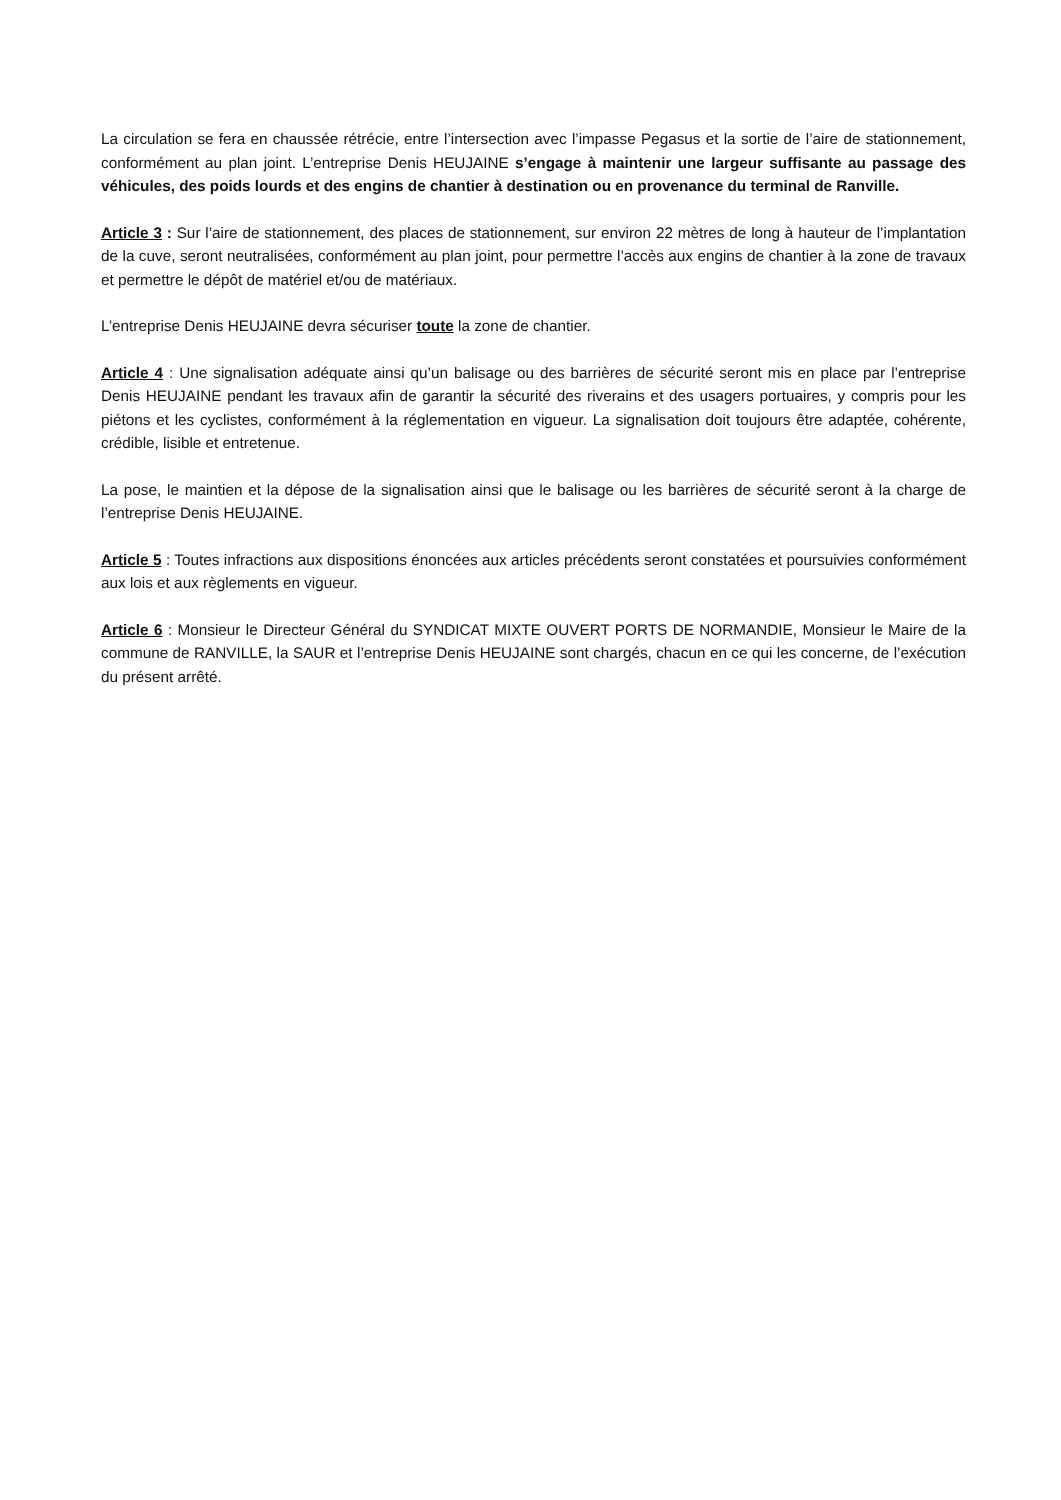La circulation se fera en chaussée rétrécie, entre l’intersection avec l’impasse Pegasus et la sortie de l’aire de stationnement, conformément au plan joint. L’entreprise Denis HEUJAINE s’engage à maintenir une largeur suffisante au passage des véhicules, des poids lourds et des engins de chantier à destination ou en provenance du terminal de Ranville.
Article 3 : Sur l’aire de stationnement, des places de stationnement, sur environ 22 mètres de long à hauteur de l’implantation de la cuve, seront neutralisées, conformément au plan joint, pour permettre l’accès aux engins de chantier à la zone de travaux et permettre le dépôt de matériel et/ou de matériaux.
L’entreprise Denis HEUJAINE devra sécuriser toute la zone de chantier.
Article 4 : Une signalisation adéquate ainsi qu’un balisage ou des barrières de sécurité seront mis en place par l’entreprise Denis HEUJAINE pendant les travaux afin de garantir la sécurité des riverains et des usagers portuaires, y compris pour les piétons et les cyclistes, conformément à la réglementation en vigueur. La signalisation doit toujours être adaptée, cohérente, crédible, lisible et entretenue.
La pose, le maintien et la dépose de la signalisation ainsi que le balisage ou les barrières de sécurité seront à la charge de l’entreprise Denis HEUJAINE.
Article 5 : Toutes infractions aux dispositions énoncées aux articles précédents seront constatées et poursuivies conformément aux lois et aux règlements en vigueur.
Article 6 : Monsieur le Directeur Général du SYNDICAT MIXTE OUVERT PORTS DE NORMANDIE, Monsieur le Maire de la commune de RANVILLE, la SAUR et l’entreprise Denis HEUJAINE sont chargés, chacun en ce qui les concerne, de l’exécution du présent arrêté.